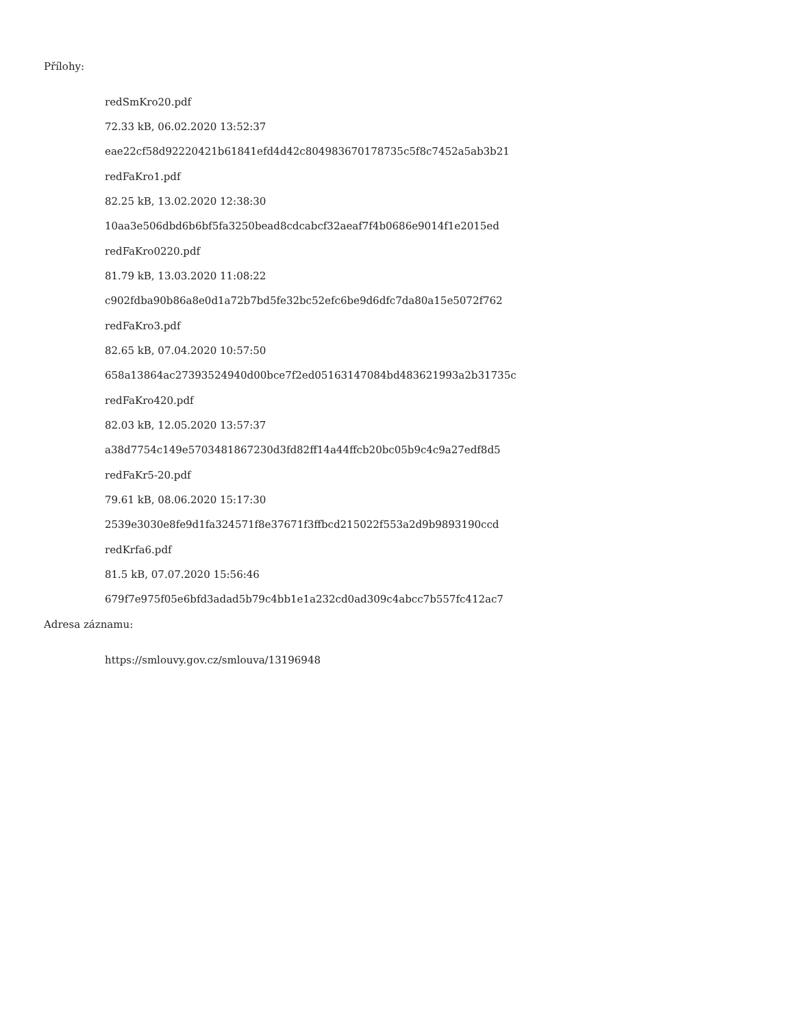Přílohy:
redSmKro20.pdf
72.33 kB, 06.02.2020 13:52:37
eae22cf58d92220421b61841efd4d42c804983670178735c5f8c7452a5ab3b21
redFaKro1.pdf
82.25 kB, 13.02.2020 12:38:30
10aa3e506dbd6b6bf5fa3250bead8cdcabcf32aeaf7f4b0686e9014f1e2015ed
redFaKro0220.pdf
81.79 kB, 13.03.2020 11:08:22
c902fdba90b86a8e0d1a72b7bd5fe32bc52efc6be9d6dfc7da80a15e5072f762
redFaKro3.pdf
82.65 kB, 07.04.2020 10:57:50
658a13864ac27393524940d00bce7f2ed05163147084bd483621993a2b31735c
redFaKro420.pdf
82.03 kB, 12.05.2020 13:57:37
a38d7754c149e5703481867230d3fd82ff14a44ffcb20bc05b9c4c9a27edf8d5
redFaKr5-20.pdf
79.61 kB, 08.06.2020 15:17:30
2539e3030e8fe9d1fa324571f8e37671f3ffbcd215022f553a2d9b9893190ccd
redKrfa6.pdf
81.5 kB, 07.07.2020 15:56:46
679f7e975f05e6bfd3adad5b79c4bb1e1a232cd0ad309c4abcc7b557fc412ac7
Adresa záznamu:
https://smlouvy.gov.cz/smlouva/13196948